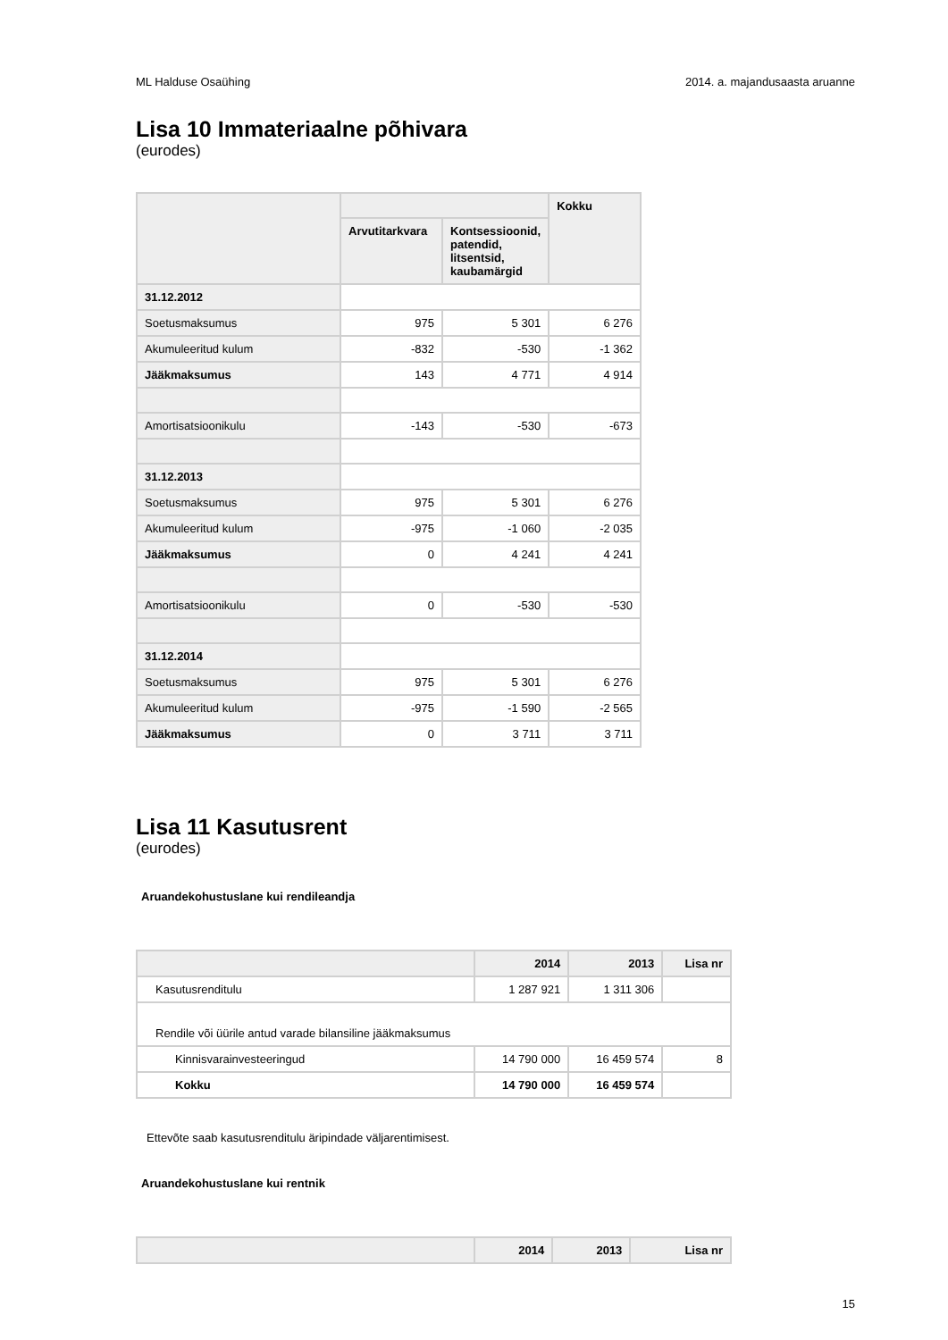ML Halduse Osaühing 2014. a. majandusaasta aruanne
Lisa 10 Immateriaalne põhivara
(eurodes)
| | | | Kokku |
| --- | --- | --- | --- |
| | Arvutitarkvara | Kontsessioonid, patendid, litsentsid, kaubamärgid | |
| 31.12.2012 | | | |
| Soetusmaksumus | 975 | 5 301 | 6 276 |
| Akumuleeritud kulum | -832 | -530 | -1 362 |
| Jääkmaksumus | 143 | 4 771 | 4 914 |
| Amortisatsioonikulu | -143 | -530 | -673 |
| 31.12.2013 | | | |
| Soetusmaksumus | 975 | 5 301 | 6 276 |
| Akumuleeritud kulum | -975 | -1 060 | -2 035 |
| Jääkmaksumus | 0 | 4 241 | 4 241 |
| Amortisatsioonikulu | 0 | -530 | -530 |
| 31.12.2014 | | | |
| Soetusmaksumus | 975 | 5 301 | 6 276 |
| Akumuleeritud kulum | -975 | -1 590 | -2 565 |
| Jääkmaksumus | 0 | 3 711 | 3 711 |
Lisa 11 Kasutusrent
(eurodes)
Aruandekohustuslane kui rendileandja
| | 2014 | 2013 | Lisa nr |
| --- | --- | --- | --- |
| Kasutusrenditulu | 1 287 921 | 1 311 306 | |
| Rendile või üürile antud varade bilansiline jääkmaksumus | | | |
| Kinnisvarainvesteeringud | 14 790 000 | 16 459 574 | 8 |
| Kokku | 14 790 000 | 16 459 574 | |
Ettevõte saab kasutusrenditulu äripindade väljarentimisest.
Aruandekohustuslane kui rentnik
| | 2014 | 2013 | Lisa nr |
| --- | --- | --- | --- |
15